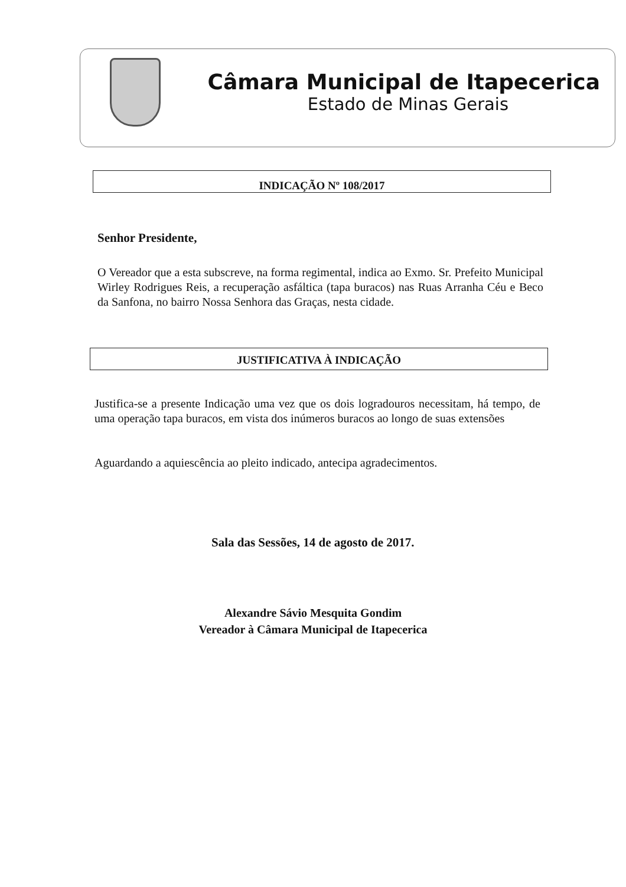Câmara Municipal de Itapecerica
Estado de Minas Gerais
INDICAÇÃO Nº 108/2017
Senhor Presidente,
O Vereador que a esta subscreve, na forma regimental, indica ao Exmo. Sr. Prefeito Municipal Wirley Rodrigues Reis, a recuperação asfáltica (tapa buracos) nas Ruas Arranha Céu e Beco da Sanfona, no bairro Nossa Senhora das Graças, nesta cidade.
JUSTIFICATIVA À INDICAÇÃO
Justifica-se a presente Indicação uma vez que os dois logradouros necessitam, há tempo, de uma operação tapa buracos, em vista dos inúmeros buracos ao longo de suas extensões
Aguardando a aquiescência ao pleito indicado, antecipa agradecimentos.
Sala das Sessões, 14 de agosto de 2017.
Alexandre Sávio Mesquita Gondim
Vereador à Câmara Municipal de Itapecerica